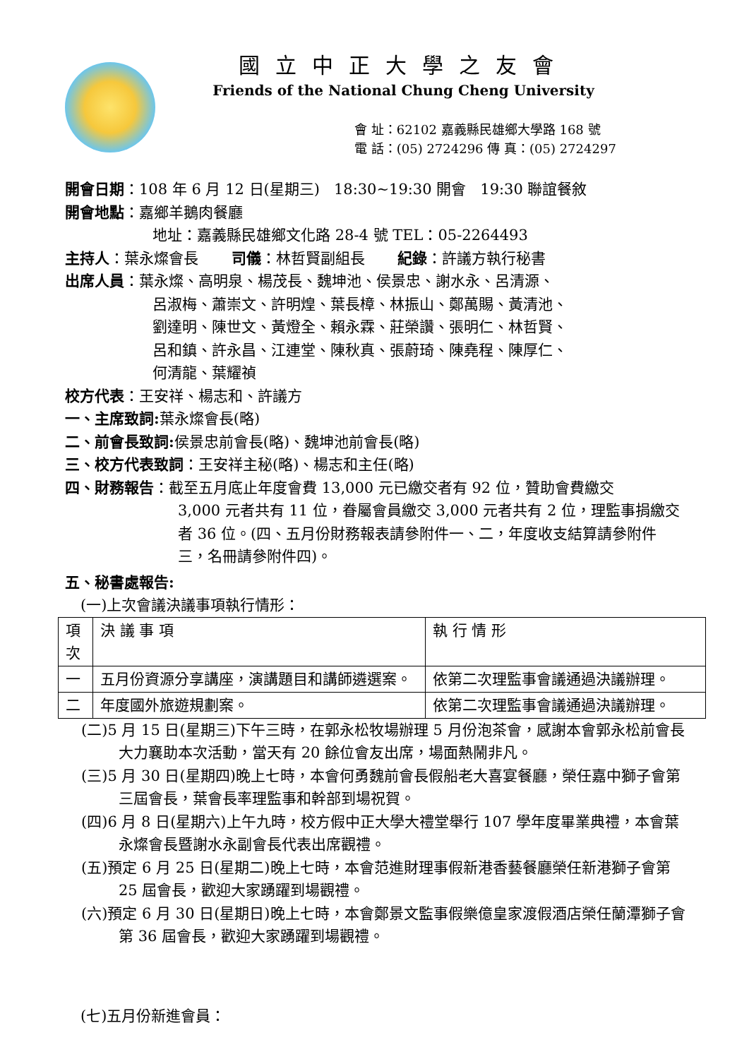國立中正大學之友會
Friends of the National Chung Cheng University
會 址：62102 嘉義縣民雄鄉大學路 168 號
電 話：(05) 2724296 傳 真：(05) 2724297
開會日期：108 年 6 月 12 日(星期三) 18:30~19:30 開會 19:30 聯誼餐敘
開會地點：嘉鄉羊鵝肉餐廳
地址：嘉義縣民雄鄉文化路 28-4 號 TEL：05-2264493
主持人：葉永燦會長 司儀：林哲賢副組長 紀錄：許議方執行秘書
出席人員：葉永燦、高明泉、楊茂長、魏坤池、侯景忠、謝水永、呂清源、
呂淑梅、蕭崇文、許明煌、葉長樟、林振山、鄭萬賜、黃清池、
劉達明、陳世文、黃燈全、賴永霖、莊榮讚、張明仁、林哲賢、
呂和鎮、許永昌、江連堂、陳秋真、張蔚琦、陳堯程、陳厚仁、
何清龍、葉耀禎
校方代表：王安祥、楊志和、許議方
一、主席致詞: 葉永燦會長(略)
二、前會長致詞: 侯景忠前會長(略)、魏坤池前會長(略)
三、校方代表致詞：王安祥主秘(略)、楊志和主任(略)
四、財務報告：截至五月底止年度會費 13,000 元已繳交者有 92 位，贊助會費繳交
3,000 元者共有 11 位，眷屬會員繳交 3,000 元者共有 2 位，理監事捐繳交者 36 位。(四、五月份財務報表請參附件一、二，年度收支結算請參附件三，名冊請參附件四)。
五、秘書處報告:
(一)上次會議決議事項執行情形：
| 項次 | 決 議 事 項 | 執 行 情 形 |
| 一 | 五月份資源分享講座，演講題目和講師遴選案。 | 依第二次理監事會議通過決議辦理。 |
| 二 | 年度國外旅遊規劃案。 | 依第二次理監事會議通過決議辦理。 |
(二)5 月 15 日(星期三)下午三時，在郭永松牧場辦理 5 月份泡茶會，感謝本會郭永松前會長大力襄助本次活動，當天有 20 餘位會友出席，場面熱鬧非凡。
(三)5 月 30 日(星期四)晚上七時，本會何勇魏前會長假船老大喜宴餐廳，榮任嘉中獅子會第三屆會長，葉會長率理監事和幹部到場祝賀。
(四)6 月 8 日(星期六)上午九時，校方假中正大學大禮堂舉行 107 學年度畢業典禮，本會葉永燦會長暨謝水永副會長代表出席觀禮。
(五)預定 6 月 25 日(星期二)晚上七時，本會范進財理事假新港香藝餐廳榮任新港獅子會第 25 屆會長，歡迎大家踴躍到場觀禮。
(六)預定 6 月 30 日(星期日)晚上七時，本會鄭景文監事假樂億皇家渡假酒店榮任蘭潭獅子會第 36 屆會長，歡迎大家踴躍到場觀禮。
(七)五月份新進會員：